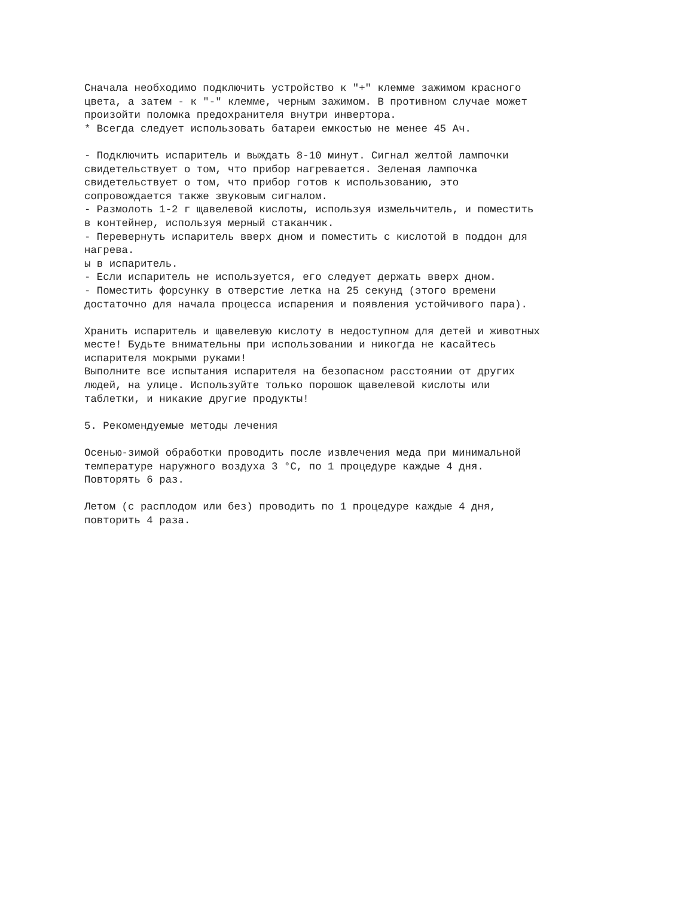Сначала необходимо подключить устройство к "+" клемме зажимом красного
цвета, а затем - к "-" клемме, черным зажимом. В противном случае может
произойти поломка предохранителя внутри инвертора.
* Всегда следует использовать батареи емкостью не менее 45 Ач.

- Подключить испаритель и выждать 8-10 минут. Сигнал желтой лампочки
свидетельствует о том, что прибор нагревается. Зеленая лампочка
свидетельствует о том, что прибор готов к использованию, это
сопровождается также звуковым сигналом.
- Размолоть 1-2 г щавелевой кислоты, используя измельчитель, и поместить
в контейнер, используя мерный стаканчик.
- Перевернуть испаритель вверх дном и поместить с кислотой в поддон для
нагрева.
ы в испаритель.
- Если испаритель не используется, его следует держать вверх дном.
- Поместить форсунку в отверстие летка на 25 секунд (этого времени
достаточно для начала процесса испарения и появления устойчивого пара).

Хранить испаритель и щавелевую кислоту в недоступном для детей и животных
месте! Будьте внимательны при использовании и никогда не касайтесь
испарителя мокрыми руками!
Выполните все испытания испарителя на безопасном расстоянии от других
людей, на улице. Используйте только порошок щавелевой кислоты или
таблетки, и никакие другие продукты!

5. Рекомендуемые методы лечения

Осенью-зимой обработки проводить после извлечения меда при минимальной
температуре наружного воздуха 3 °C, по 1 процедуре каждые 4 дня.
Повторять 6 раз.

Летом (с расплодом или без) проводить по 1 процедуре каждые 4 дня,
повторить 4 раза.